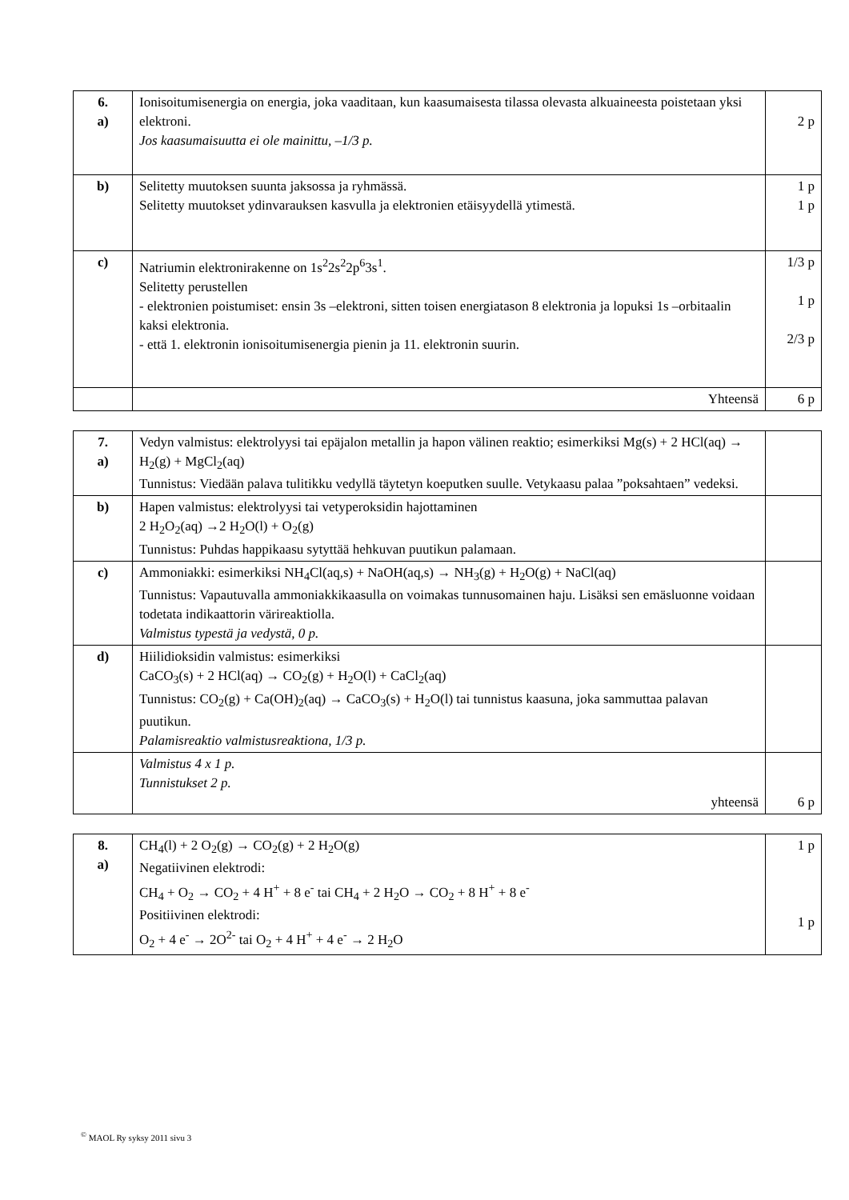| 6. a) | Ionisoitumisenergia on energia, joka vaaditaan, kun kaasumaisesta tilassa olevasta alkuaineesta poistetaan yksi elektroni. Jos kaasumaisuutta ei ole mainittu, –1/3 p. | 2 p |
| b) | Selitetty muutoksen suunta jaksossa ja ryhmässä. Selitetty muutokset ydinvarauksen kasvulla ja elektronien etäisyydellä ytimestä. | 1 p 1 p |
| c) | Natriumin elektronirakenne on 1s<sup>2</sup>2s<sup>2</sup>2p<sup>6</sup>3s<sup>1</sup>. Selitetty perustellen - elektronien poistumiset: ensin 3s –elektroni, sitten toisen energiatason 8 elektronia ja lopuksi 1s –orbitaalin kaksi elektronia. - että 1. elektronin ionisoitumisenergia pienin ja 11. elektronin suurin. | 1/3 p 1 p 2/3 p |
| | Yhteensä | 6 p |
| 7. a) | Vedyn valmistus: elektrolyysi tai epäjalon metallin ja hapon välinen reaktio; esimerkiksi Mg(s) + 2 HCl(aq) → H<sub>2</sub>(g) + MgCl<sub>2</sub>(aq) Tunnistus: Viedään palava tulitikku vedyllä täytetyn koeputken suulle. Vetykaasu palaa ”poksahtaen” vedeksi. | |
| b) | Hapen valmistus: elektrolyysi tai vetyperoksidin hajottaminen 2 H<sub>2</sub>O<sub>2</sub>(aq) →2 H<sub>2</sub>O(l) + O<sub>2</sub>(g) Tunnistus: Puhdas happikaasu sytyttää hehkuvan puutikun palamaan. | |
| c) | Ammoniakki: esimerkiksi NH<sub>4</sub>Cl(aq,s) + NaOH(aq,s) → NH<sub>3</sub>(g) + H<sub>2</sub>O(g) + NaCl(aq) Tunnistus: Vapautuvalla ammoniakkikaasulla on voimakas tunnusomainen haju. Lisäksi sen emäsluonne voidaan todetata indikaattorin värireaktiolla. Valmistus typestä ja vedystä, 0 p. | |
| d) | Hiilidioksidin valmistus: esimerkiksi CaCO<sub>3</sub>(s) + 2 HCl(aq) → CO<sub>2</sub>(g) + H<sub>2</sub>O(l) + CaCl<sub>2</sub>(aq) Tunnistus: CO<sub>2</sub>(g) + Ca(OH)<sub>2</sub>(aq) → CaCO<sub>3</sub>(s) + H<sub>2</sub>O(l) tai tunnistus kaasuna, joka sammuttaa palavan puutikun. Palamisreaktio valmistusreaktiona, 1/3 p. | |
| | Valmistus 4 x 1 p. Tunnistukset 2 p. yhteensä | 6 p |
| 8. a) | CH<sub>4</sub>(l) + 2 O<sub>2</sub>(g) → CO<sub>2</sub>(g) + 2 H<sub>2</sub>O(g) Negatiivinen elektrodi: CH<sub>4</sub> + O<sub>2</sub> → CO<sub>2</sub> + 4 H<sup>+</sup> + 8 e<sup>-</sup> tai CH<sub>4</sub> + 2 H<sub>2</sub>O → CO<sub>2</sub> + 8 H<sup>+</sup> + 8 e<sup>-</sup> Positiivinen elektrodi: O<sub>2</sub> + 4 e<sup>-</sup> → 2O<sup>2-</sup> tai O<sub>2</sub> + 4 H<sup>+</sup> + 4 e<sup>-</sup> → 2 H<sub>2</sub>O | 1 p 1 p |
<sup>©</sup> MAOL Ry syksy 2011 sivu 3